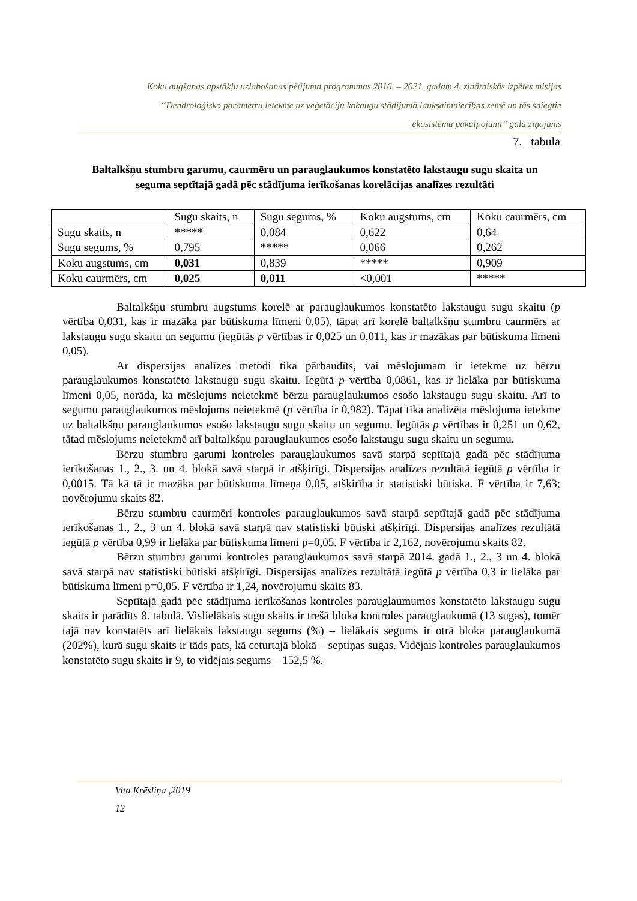Koku augšanas apstākļu uzlabošanas pētījuma programmas 2016. – 2021. gadam 4. zinātniskās izpētes misijas
“Dendroloģisko parametru ietekme uz veģetāciju kokaugu stādījumā lauksaimniecības zemē un tās sniegtie
ekosistēmu pakalpojumi” gala ziņojums
7. tabula
Baltalkšņu stumbru garumu, caurmēru un parauglaukumos konstatēto lakstaugu sugu skaita un seguma septītajā gadā pēc stādījuma ierīkošanas korelācijas analīzes rezultāti
| | Sugu skaits, n | Sugu segums, % | Koku augstums, cm | Koku caurmērs, cm |
| Sugu skaits, n | ***** | 0,084 | 0,622 | 0,64 |
| Sugu segums, % | 0,795 | ***** | 0,066 | 0,262 |
| Koku augstums, cm | 0,031 | 0,839 | ***** | 0,909 |
| Koku caurmērs, cm | 0,025 | 0,011 | <0,001 | ***** |
Baltalkšņu stumbru augstums korelē ar parauglaukumos konstatēto lakstaugu sugu skaitu (p vērtība 0,031, kas ir mazāka par būtiskuma līmeni 0,05), tāpat arī korelē baltalkšņu stumbru caurmērs ar lakstaugu sugu skaitu un segumu (iegūtās p vērtības ir 0,025 un 0,011, kas ir mazākas par būtiskuma līmeni 0,05).
Ar dispersijas analīzes metodi tika pārbaudīts, vai mēslojumam ir ietekme uz bērzu parauglaukumos konstatēto lakstaugu sugu skaitu. Iegūtā p vērtība 0,0861, kas ir lielāka par būtiskuma līmeni 0,05, norāda, ka mēslojums neietekmē bērzu parauglaukumos esošo lakstaugu sugu skaitu. Arī to segumu parauglaukumos mēslojums neietekmē (p vērtība ir 0,982). Tāpat tika analizēta mēslojuma ietekme uz baltalkšņu parauglaukumos esošo lakstaugu sugu skaitu un segumu. Iegūtās p vērtības ir 0,251 un 0,62, tātad mēslojums neietekmē arī baltalkšņu parauglaukumos esošo lakstaugu sugu skaitu un segumu.
Bērzu stumbru garumi kontroles parauglaukumos savā starpā septītajā gadā pēc stādījuma ierīkošanas 1., 2., 3. un 4. blokā savā starpā ir atšķirīgi. Dispersijas analīzes rezultātā iegūtā p vērtība ir 0,0015. Tā kā tā ir mazāka par būtiskuma līmeņa 0,05, atšķirība ir statistiski būtiska. F vērtība ir 7,63; novērojumu skaits 82.
Bērzu stumbru caurmēri kontroles parauglaukumos savā starpā septītajā gadā pēc stādījuma ierīkošanas 1., 2., 3 un 4. blokā savā starpā nav statistiski būtiski atšķirīgi. Dispersijas analīzes rezultātā iegūtā p vērtība 0,99 ir lielāka par būtiskuma līmeni p=0,05. F vērtība ir 2,162, novērojumu skaits 82.
Bērzu stumbru garumi kontroles parauglaukumos savā starpā 2014. gadā 1., 2., 3 un 4. blokā savā starpā nav statistiski būtiski atšķirīgi. Dispersijas analīzes rezultātā iegūtā p vērtība 0,3 ir lielāka par būtiskuma līmeni p=0,05. F vērtība ir 1,24, novērojumu skaits 83.
Septītajā gadā pēc stādījuma ierīkošanas kontroles parauglaumumos konstatēto lakstaugu sugu skaits ir parādīts 8. tabulā. Vislielākais sugu skaits ir trešā bloka kontroles parauglaukumā (13 sugas), tomēr tajā nav konstatēts arī lielākais lakstaugu segums (%) – lielākais segums ir otrā bloka parauglaukumā (202%), kurā sugu skaits ir tāds pats, kā ceturtajā blokā – septiņas sugas. Vidējais kontroles parauglaukumos konstatēto sugu skaits ir 9, to vidējais segums – 152,5 %.
Vita Krēsliņa ,2019
12